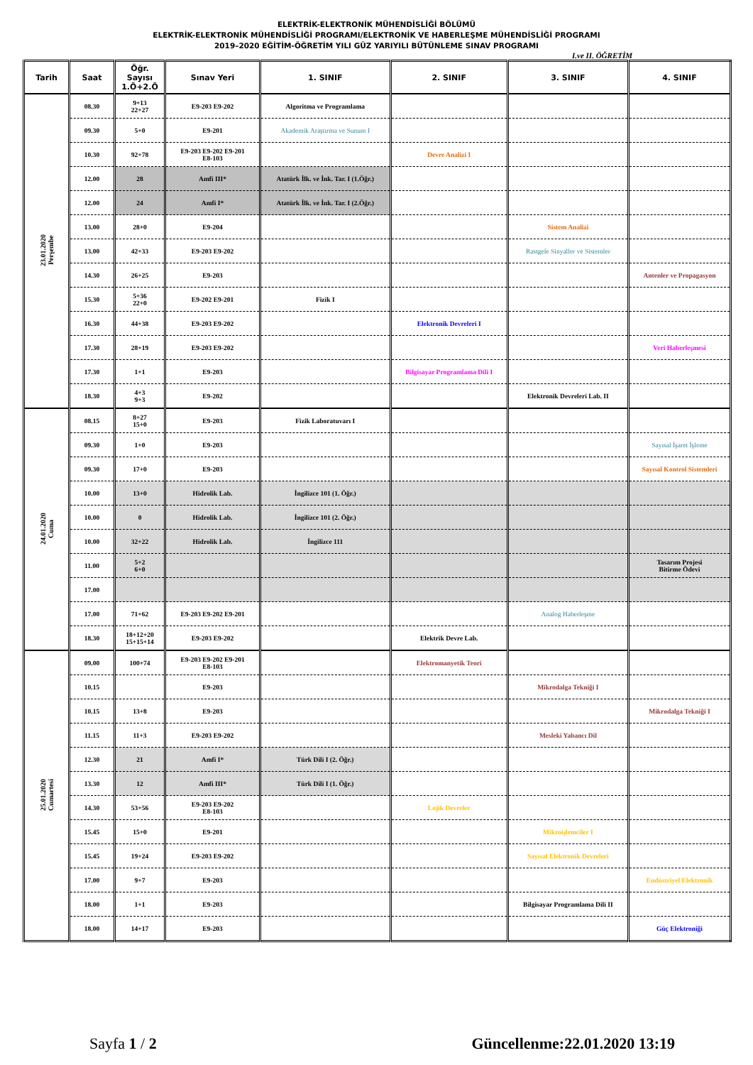ELEKTRİK-ELEKTRONİK MÜHENDİSLİĞİ BÖLÜMÜ
ELEKTRİK-ELEKTRONİK MÜHENDİSLİĞİ PROGRAMI/ELEKTRONİK VE HABERLEŞME MÜHENDİSLİĞİ PROGRAMI
2019–2020 EĞİTİM-ÖĞRETİM YILI GÜZ YARIYILI BÜTÜNLEME SINAV PROGRAMI
I.ve II. ÖĞRETİM
| Tarih | Saat | Öğr. Sayısı 1.Ö+2.Ö | Sınav Yeri | 1. SINIF | 2. SINIF | 3. SINIF | 4. SINIF |
| --- | --- | --- | --- | --- | --- | --- | --- |
| 23.01.2020 Perşembe | 08.30 | 9+13 22+27 | E9-203 E9-202 | Algoritma ve Programlama | | | |
| | 09.30 | 5+0 | E9-201 | Akademik Araştırma ve Sunum I | | | |
| | 10.30 | 92+78 | E9-203 E9-202 E9-201 E8-103 | | Devre Analizi I | | |
| | 12.00 | 28 | Amfi III* | Atatürk İlk. ve İnk. Tar. I (1.Öğr.) | | | |
| | 12.00 | 24 | Amfi I* | Atatürk İlk. ve İnk. Tar. I (2.Öğr.) | | | |
| | 13.00 | 28+0 | E9-204 | | | Sistem Analizi | |
| | 13.00 | 42+33 | E9-203 E9-202 | | | Rastgele Sinyaller ve Sistemler | |
| | 14.30 | 26+25 | E9-203 | | | | Antenler ve Propagasyon |
| | 15.30 | 5+36 22+0 | E9-202 E9-201 | Fizik I | | | |
| | 16.30 | 44+38 | E9-203 E9-202 | | Elektronik Devreleri I | | |
| | 17.30 | 28+19 | E9-203 E9-202 | | | | Veri Haberleşmesi |
| | 17.30 | 1+1 | E9-203 | | Bilgisayar Programlama Dili I | | |
| | 18.30 | 4+3 9+3 | E9-202 | | | Elektronik Devreleri Lab. II | |
| 24.01.2020 Cuma | 08.15 | 8+27 15+0 | E9-203 | Fizik Laboratuvarı I | | | |
| | 09.30 | 1+0 | E9-203 | | | | Sayısal İşaret İşleme |
| | 09.30 | 17+0 | E9-203 | | | | Sayısal Kontrol Sistemleri |
| | 10.00 | 13+0 | Hidrolik Lab. | İngilizce 101 (1. Öğr.) | | | |
| | 10.00 | 0 | Hidrolik Lab. | İngilizce 101 (2. Öğr.) | | | |
| | 10.00 | 32+22 | Hidrolik Lab. | İngilizce 111 | | | |
| | 11.00 | 5+2 6+0 | | | | | Tasarım Projesi Bitirme Ödevi |
| | 17.00 | | | | | | |
| | 17.00 | 71+62 | E9-203 E9-202 E9-201 | | | Analog Haberleşme | |
| | 18.30 | 18+12+20 15+15+14 | E9-203 E9-202 | | Elektrik Devre Lab. | | |
| 25.01.2020 Cumartesi | 09.00 | 100+74 | E9-203 E9-202 E9-201 E8-103 | | Elektromanyetik Teori | | |
| | 10.15 | | E9-203 | | | Mikrodalga Tekniği I | |
| | 10.15 | 13+8 | E9-203 | | | | Mikrodalga Tekniği I |
| | 11.15 | 11+3 | E9-203 E9-202 | | | Mesleki Yabancı Dil | |
| | 12.30 | 21 | Amfi I* | Türk Dili I (2. Öğr.) | | | |
| | 13.30 | 12 | Amfi III* | Türk Dili I (1. Öğr.) | | | |
| | 14.30 | 53+56 | E9-203 E9-202 E8-103 | | Lojik Devreler | | |
| | 15.45 | 15+0 | E9-201 | | | Mikroişlemciler I | |
| | 15.45 | 19+24 | E9-203 E9-202 | | | Sayısal Elektronik Devreleri | |
| | 17.00 | 9+7 | E9-203 | | | | Endüstriyel Elektronik |
| | 18.00 | 1+1 | E9-203 | | | Bilgisayar Programlama Dili II | |
| | 18.00 | 14+17 | E9-203 | | | | Güç Elektroniği |
Sayfa 1 / 2 Güncellenme:22.01.2020 13:19